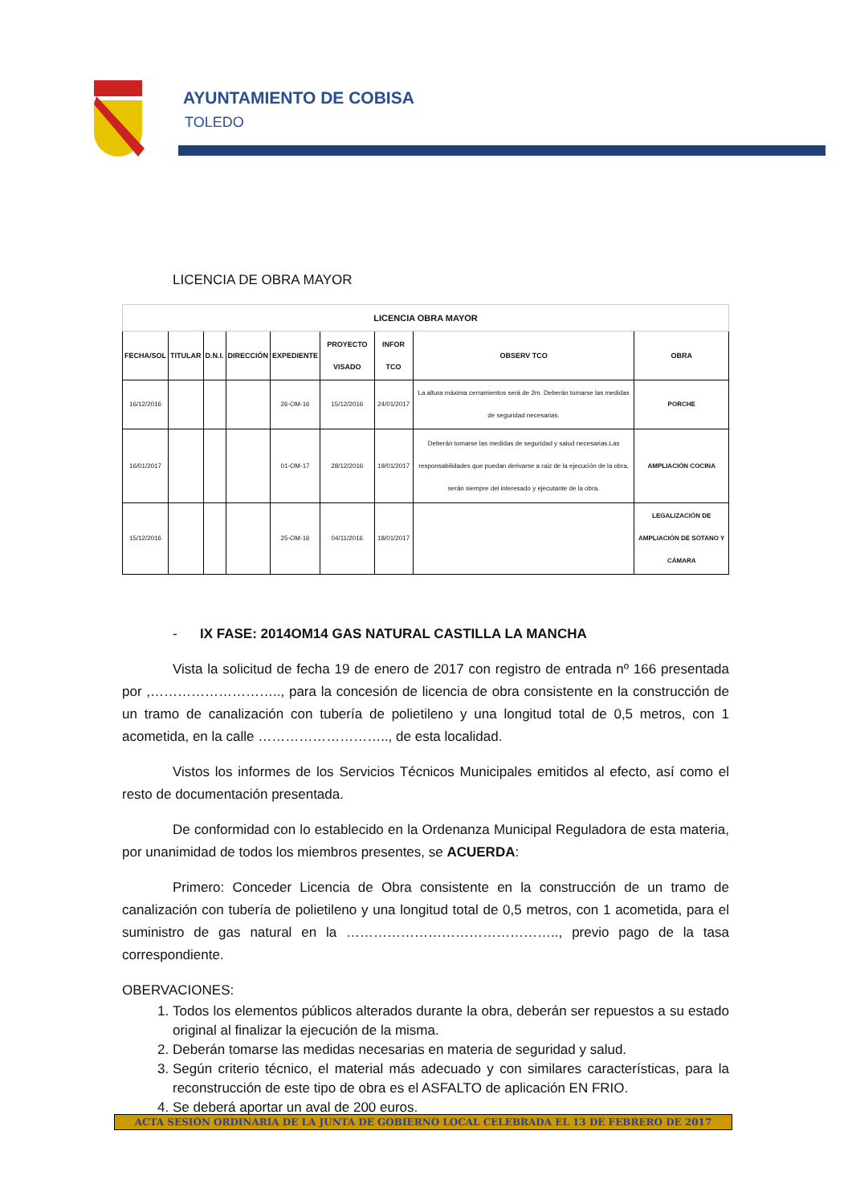AYUNTAMIENTO DE COBISA
TOLEDO
LICENCIA DE OBRA MAYOR
| LICENCIA OBRA MAYOR | | | | | | | | |
| --- | --- | --- | --- | --- | --- | --- | --- | --- |
| FECHA/SOL | TITULAR | D.N.I. | DIRECCIÓN | EXPEDIENTE | PROYECTO VISADO | INFOR TCO | OBSERV TCO | OBRA |
| 16/12/2016 | | | | 26-OM-16 | 15/12/2016 | 24/01/2017 | La altura máxima cerramientos será de 2m. Deberán tomarse las medidas de seguridad necesarias. | PORCHE |
| 16/01/2017 | | | | 01-OM-17 | 28/12/2016 | 19/01/2017 | Deberán tomarse las medidas de seguridad y salud necesarias.Las responsabilidades que puedan derivarse a raiz de la ejecución de la obra, serán siempre del interesado y ejecutante de la obra. | AMPLIACIÓN COCINA |
| 15/12/2016 | | | | 25-OM-16 | 04/11/2016 | 18/01/2017 | | LEGALIZACIÓN DE AMPLIACIÓN DE SÓTANO Y CÁMARA |
- IX FASE: 2014OM14 GAS NATURAL CASTILLA LA MANCHA
Vista la solicitud de fecha 19 de enero de 2017 con registro de entrada nº 166 presentada por ,……………………….., para la concesión de licencia de obra consistente en la construcción de un tramo de canalización con tubería de polietileno y una longitud total de 0,5 metros, con 1 acometida, en la calle ……………………….., de esta localidad.
Vistos los informes de los Servicios Técnicos Municipales emitidos al efecto, así como el resto de documentación presentada.
De conformidad con lo establecido en la Ordenanza Municipal Reguladora de esta materia, por unanimidad de todos los miembros presentes, se ACUERDA:
Primero: Conceder Licencia de Obra consistente en la construcción de un tramo de canalización con tubería de polietileno y una longitud total de 0,5 metros, con 1 acometida, para el suministro de gas natural en la ……………………………………….., previo pago de la tasa correspondiente.
OBERVACIONES:
1. Todos los elementos públicos alterados durante la obra, deberán ser repuestos a su estado original al finalizar la ejecución de la misma.
2. Deberán tomarse las medidas necesarias en materia de seguridad y salud.
3. Según criterio técnico, el material más adecuado y con similares características, para la reconstrucción de este tipo de obra es el ASFALTO de aplicación EN FRIO.
4. Se deberá aportar un aval de 200 euros.
ACTA SESIÓN ORDINARIA DE LA JUNTA DE GOBIERNO LOCAL CELEBRADA EL 13 DE FEBRERO DE 2017